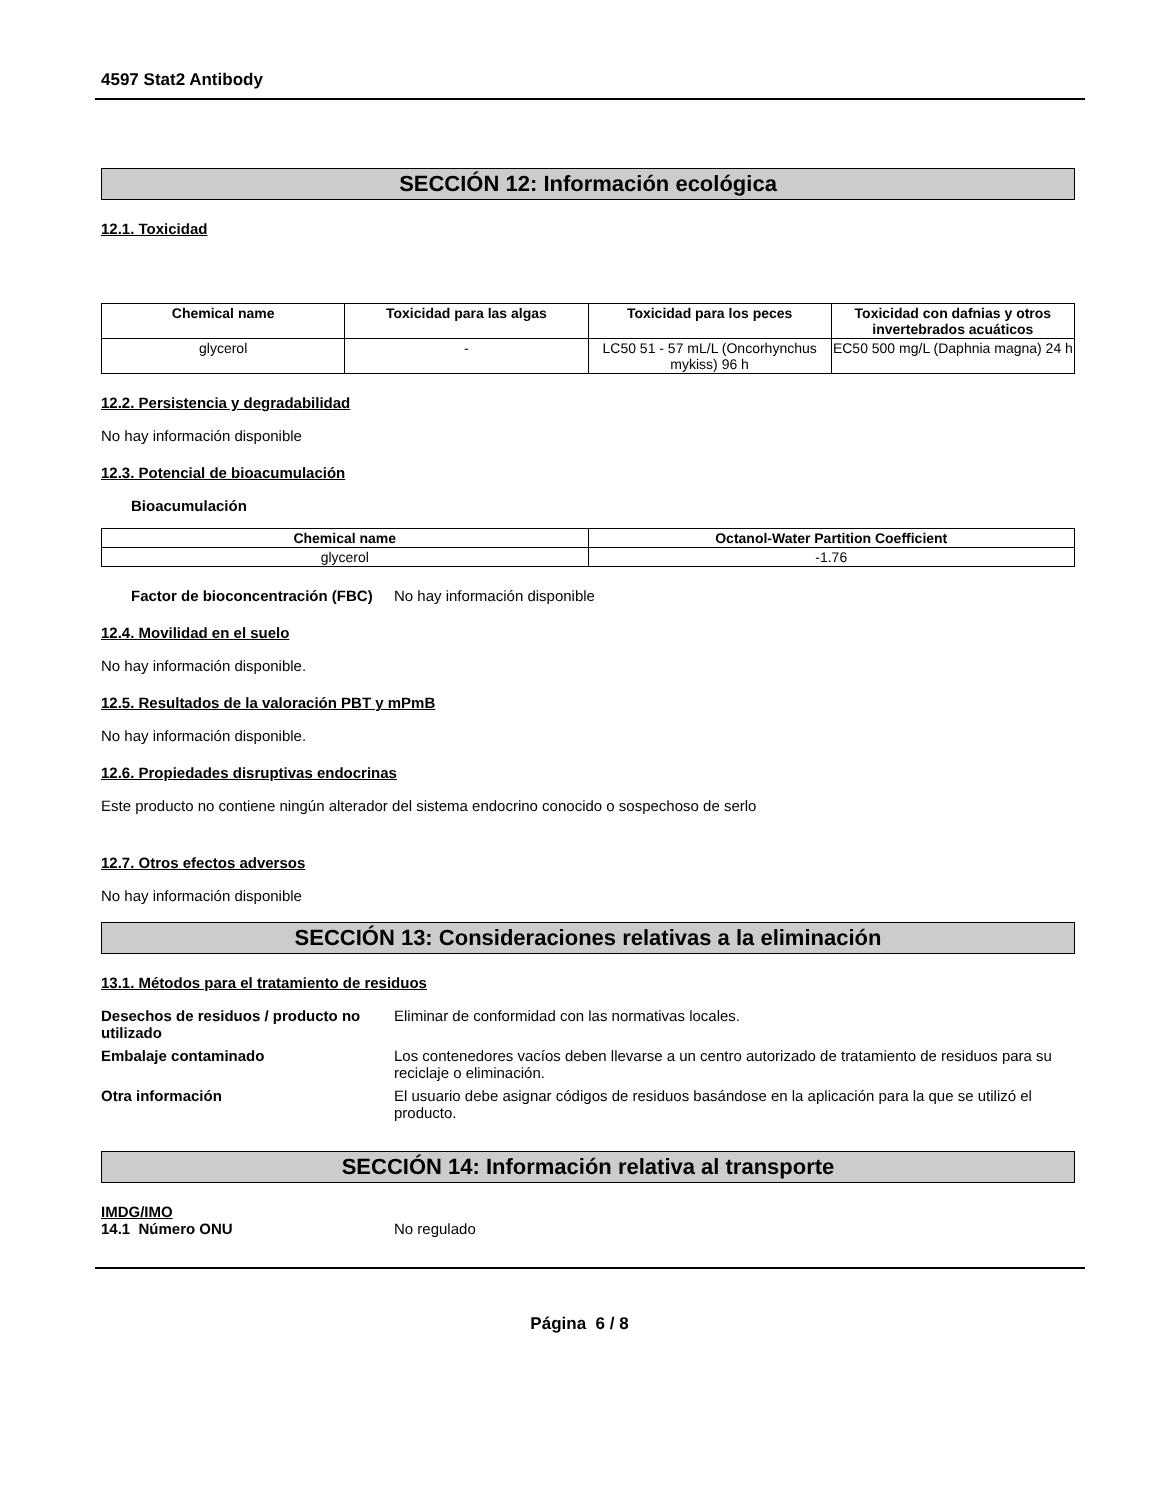4597 Stat2 Antibody
SECCIÓN 12: Información ecológica
12.1. Toxicidad
| Chemical name | Toxicidad para las algas | Toxicidad para los peces | Toxicidad con dafnias y otros invertebrados acuáticos |
| --- | --- | --- | --- |
| glycerol | - | LC50 51 - 57 mL/L (Oncorhynchus mykiss) 96 h | EC50 500 mg/L (Daphnia magna) 24 h |
12.2. Persistencia y degradabilidad
No hay información disponible
12.3. Potencial de bioacumulación
Bioacumulación
| Chemical name | Octanol-Water Partition Coefficient |
| --- | --- |
| glycerol | -1.76 |
Factor de bioconcentración (FBC)
No hay información disponible
12.4. Movilidad en el suelo
No hay información disponible.
12.5. Resultados de la valoración PBT y mPmB
No hay información disponible.
12.6. Propiedades disruptivas endocrinas
Este producto no contiene ningún alterador del sistema endocrino conocido o sospechoso de serlo
12.7. Otros efectos adversos
No hay información disponible
SECCIÓN 13: Consideraciones relativas a la eliminación
13.1. Métodos para el tratamiento de residuos
Desechos de residuos / producto no utilizado
Eliminar de conformidad con las normativas locales.
Embalaje contaminado
Los contenedores vacíos deben llevarse a un centro autorizado de tratamiento de residuos para su reciclaje o eliminación.
Otra información
El usuario debe asignar códigos de residuos basándose en la aplicación para la que se utilizó el producto.
SECCIÓN 14: Información relativa al transporte
IMDG/IMO
14.1 Número ONU
No regulado
Página 6 / 8